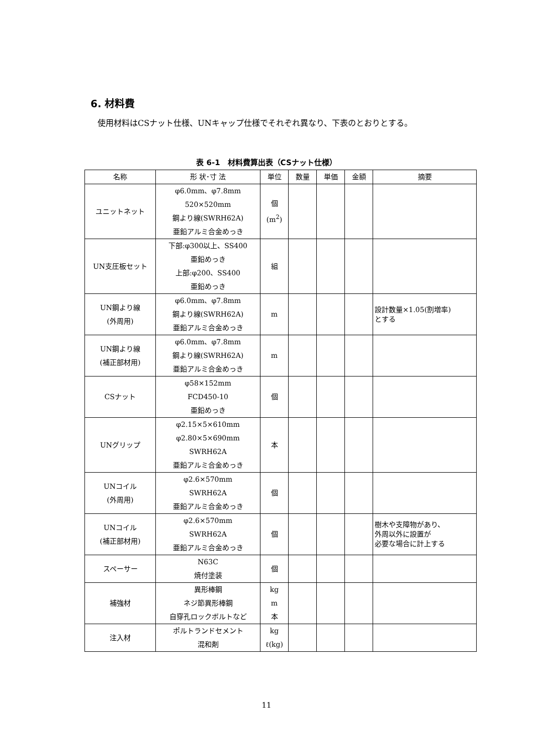6. 材料費
使用材料はCSナット仕様、UNキャップ仕様でそれぞれ異なり、下表のとおりとする。
表 6-1　材料費算出表（CSナット仕様）
| 名称 | 形 状･寸 法 | 単位 | 数量 | 単価 | 金額 | 摘要 |
| --- | --- | --- | --- | --- | --- | --- |
| ユニットネット | φ6.0mm、φ7.8mm 520×520mm 鋼より線(SWRH62A) 亜鉛アルミ合金めっき | 個 (m<sup>2</sup>) | | | | |
| UN支圧板セット | 下部:φ300以上、SS400 亜鉛めっき 上部:φ200、SS400 亜鉛めっき | 組 | | | | |
| UN鋼より線 (外周用) | φ6.0mm、φ7.8mm 鋼より線(SWRH62A) 亜鉛アルミ合金めっき | m | | | | 設計数量×1.05(割増率) とする |
| UN鋼より線 (補正部材用) | φ6.0mm、φ7.8mm 鋼より線(SWRH62A) 亜鉛アルミ合金めっき | m | | | | |
| CSナット | φ58×152mm FCD450-10 亜鉛めっき | 個 | | | | |
| UNグリップ | φ2.15×5×610mm φ2.80×5×690mm SWRH62A 亜鉛アルミ合金めっき | 本 | | | | |
| UNコイル (外周用) | φ2.6×570mm SWRH62A 亜鉛アルミ合金めっき | 個 | | | | |
| UNコイル (補正部材用) | φ2.6×570mm SWRH62A 亜鉛アルミ合金めっき | 個 | | | | 樹木や支障物があり、 外周以外に設置が 必要な場合に計上する |
| スペーサー | N63C 焼付塗装 | 個 | | | | |
| 補強材 | 異形棒鋼 ネジ節異形棒鋼 自穿孔ロックボルトなど | kg m 本 | | | | |
| 注入材 | ポルトランドセメント 混和剤 | kg ℓ(kg) | | | | |
11